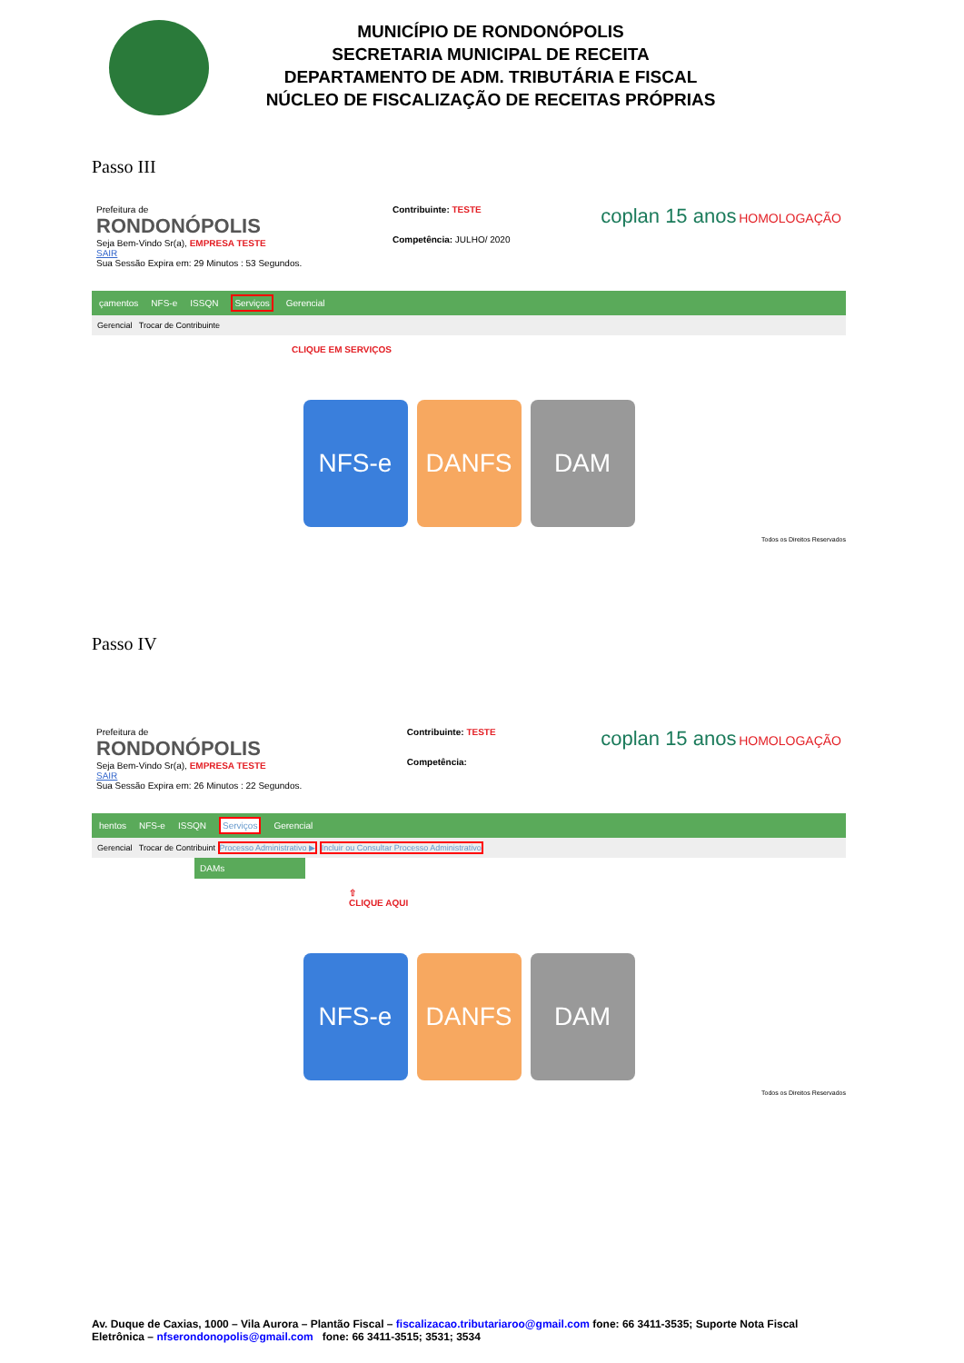MUNICÍPIO DE RONDONÓPOLIS
SECRETARIA MUNICIPAL DE RECEITA
DEPARTAMENTO DE ADM. TRIBUTÁRIA E FISCAL
NÚCLEO DE FISCALIZAÇÃO DE RECEITAS PRÓPRIAS
Passo III
Prefeitura de
RONDONÓPOLIS
Seja Bem-Vindo Sr(a), EMPRESA TESTE
SAIR
Sua Sessão Expira em: 29 Minutos : 53 Segundos.
Contribuinte: TESTE
Competência: JULHO/ 2020
coplan 15 anos HOMOLOGAÇÃO
çamentos NFS-e ISSQN Serviços Gerencial
Gerencial Trocar de Contribuinte
CLIQUE EM SERVIÇOS
NFS-e DANFS DAM
Todos os Direitos Reservados
Passo IV
Prefeitura de
RONDONÓPOLIS
Seja Bem-Vindo Sr(a), EMPRESA TESTE
SAIR
Sua Sessão Expira em: 26 Minutos : 22 Segundos.
Contribuinte: TESTE
Competência:
coplan 15 anos HOMOLOGAÇÃO
hentos NFS-e ISSQN Serviços Gerencial
Gerencial Trocar de Contribuint Processo Administrativo ▶ Incluir ou Consultar Processo Administrativo
DAMs
⇧
CLIQUE AQUI
NFS-e DANFS DAM
Todos os Direitos Reservados
Av. Duque de Caxias, 1000 – Vila Aurora – Plantão Fiscal – fiscalizacao.tributariaroo@gmail.com fone: 66 3411-3535; Suporte Nota Fiscal Eletrônica – nfserondonopolis@gmail.com fone: 66 3411-3515; 3531; 3534